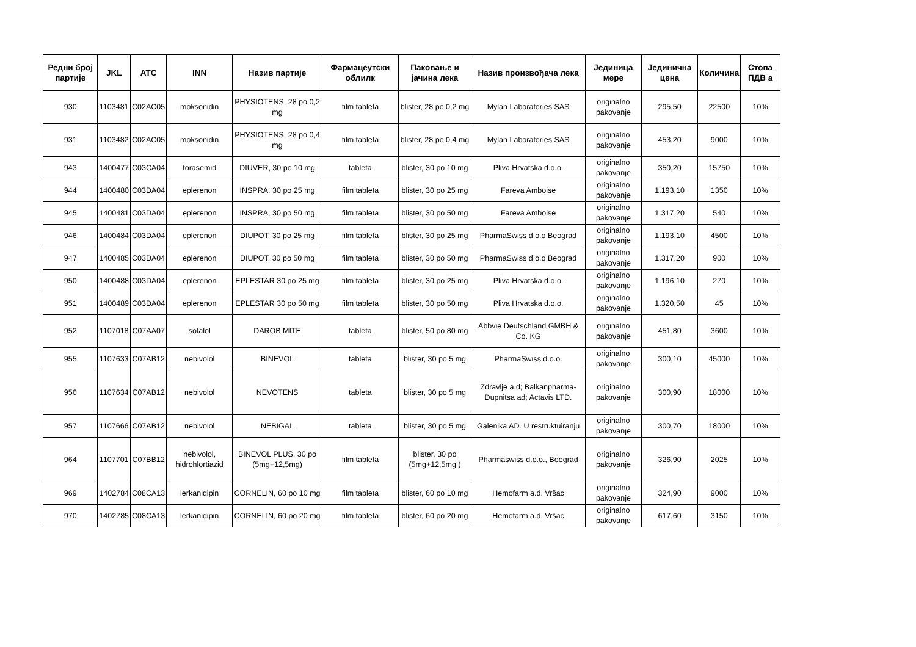| Редни број партије | JKL | ATC | INN | Назив партије | Фармацеутски облилк | Паковање и јачина лека | Назив произвођача лека | Јединица мере | Јединична цена | Количина | Стопа ПДВ а |
| --- | --- | --- | --- | --- | --- | --- | --- | --- | --- | --- | --- |
| 930 | 1103481 | C02AC05 | moksonidin | PHYSIOTENS, 28 po 0,2 mg | film tableta | blister, 28 po 0,2 mg | Mylan Laboratories SAS | originalno pakovanje | 295,50 | 22500 | 10% |
| 931 | 1103482 | C02AC05 | moksonidin | PHYSIOTENS, 28 po 0,4 mg | film tableta | blister, 28 po 0,4 mg | Mylan Laboratories SAS | originalno pakovanje | 453,20 | 9000 | 10% |
| 943 | 1400477 | C03CA04 | torasemid | DIUVER, 30 po 10 mg | tableta | blister, 30 po 10 mg | Pliva Hrvatska d.o.o. | originalno pakovanje | 350,20 | 15750 | 10% |
| 944 | 1400480 | C03DA04 | eplerenon | INSPRA, 30 po 25 mg | film tableta | blister, 30 po 25 mg | Fareva Amboise | originalno pakovanje | 1.193,10 | 1350 | 10% |
| 945 | 1400481 | C03DA04 | eplerenon | INSPRA, 30 po 50 mg | film tableta | blister, 30 po 50 mg | Fareva Amboise | originalno pakovanje | 1.317,20 | 540 | 10% |
| 946 | 1400484 | C03DA04 | eplerenon | DIUPOT, 30 po 25 mg | film tableta | blister, 30 po 25 mg | PharmaSwiss d.o.o Beograd | originalno pakovanje | 1.193,10 | 4500 | 10% |
| 947 | 1400485 | C03DA04 | eplerenon | DIUPOT, 30 po 50 mg | film tableta | blister, 30 po 50 mg | PharmaSwiss d.o.o Beograd | originalno pakovanje | 1.317,20 | 900 | 10% |
| 950 | 1400488 | C03DA04 | eplerenon | EPLESTAR 30 po 25 mg | film tableta | blister, 30 po 25 mg | Pliva Hrvatska d.o.o. | originalno pakovanje | 1.196,10 | 270 | 10% |
| 951 | 1400489 | C03DA04 | eplerenon | EPLESTAR 30 po 50 mg | film tableta | blister, 30 po 50 mg | Pliva Hrvatska d.o.o. | originalno pakovanje | 1.320,50 | 45 | 10% |
| 952 | 1107018 | C07AA07 | sotalol | DAROB MITE | tableta | blister, 50 po 80 mg | Abbvie Deutschland GMBH & Co. KG | originalno pakovanje | 451,80 | 3600 | 10% |
| 955 | 1107633 | C07AB12 | nebivolol | BINEVOL | tableta | blister, 30 po 5 mg | PharmaSwiss d.o.o. | originalno pakovanje | 300,10 | 45000 | 10% |
| 956 | 1107634 | C07AB12 | nebivolol | NEVOTENS | tableta | blister, 30 po 5 mg | Zdravlje a.d; Balkanpharma-Dupnitsa ad; Actavis LTD. | originalno pakovanje | 300,90 | 18000 | 10% |
| 957 | 1107666 | C07AB12 | nebivolol | NEBIGAL | tableta | blister, 30 po 5 mg | Galenika AD. U restruktuiranju | originalno pakovanje | 300,70 | 18000 | 10% |
| 964 | 1107701 | C07BB12 | nebivolol, hidrohlortiazid | BINEVOL PLUS, 30 po (5mg+12,5mg) | film tableta | blister, 30 po (5mg+12,5mg ) | Pharmaswiss d.o.o., Beograd | originalno pakovanje | 326,90 | 2025 | 10% |
| 969 | 1402784 | C08CA13 | lerkanidipin | CORNELIN, 60 po 10 mg | film tableta | blister, 60 po 10 mg | Hemofarm a.d. Vršac | originalno pakovanje | 324,90 | 9000 | 10% |
| 970 | 1402785 | C08CA13 | lerkanidipin | CORNELIN, 60 po 20 mg | film tableta | blister, 60 po 20 mg | Hemofarm a.d. Vršac | originalno pakovanje | 617,60 | 3150 | 10% |